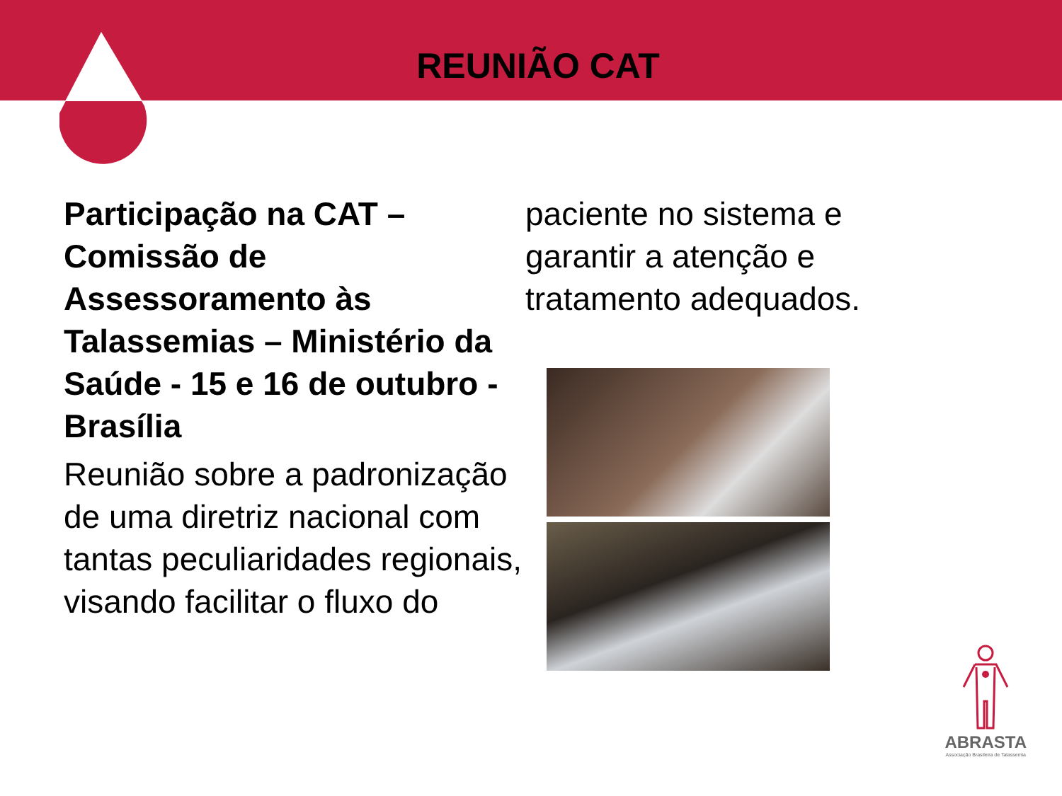REUNIÃO CAT
Participação na CAT – Comissão de Assessoramento às Talassemias – Ministério da Saúde - 15 e 16 de outubro - Brasília
Reunião sobre a padronização de uma diretriz nacional com tantas peculiaridades regionais, visando facilitar o fluxo do
paciente no sistema e garantir a atenção e tratamento adequados.
ABRASTA
Associação Brasileira de Talassemia